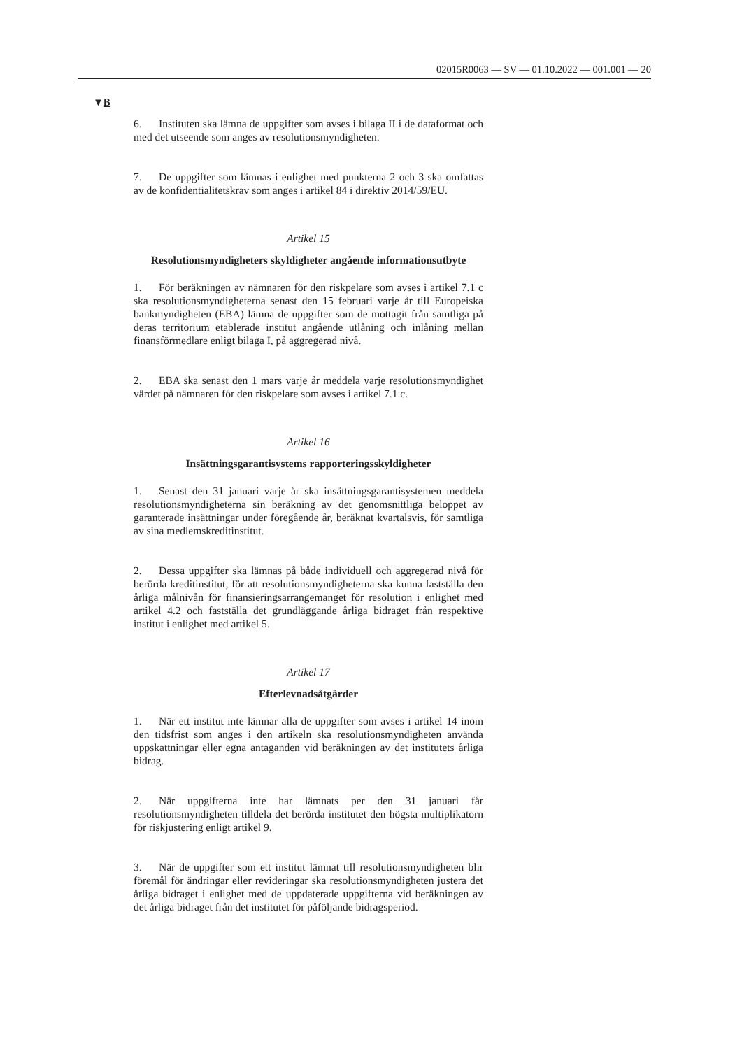02015R0063 — SV — 01.10.2022 — 001.001 — 20
▼B
6. Instituten ska lämna de uppgifter som avses i bilaga II i de dataformat och med det utseende som anges av resolutionsmyndigheten.
7. De uppgifter som lämnas i enlighet med punkterna 2 och 3 ska omfattas av de konfidentialitetskrav som anges i artikel 84 i direktiv 2014/59/EU.
Artikel 15
Resolutionsmyndigheters skyldigheter angående informationsutbyte
1. För beräkningen av nämnaren för den riskpelare som avses i artikel 7.1 c ska resolutionsmyndigheterna senast den 15 februari varje år till Europeiska bankmyndigheten (EBA) lämna de uppgifter som de mottagit från samtliga på deras territorium etablerade institut angående utlåning och inlåning mellan finansförmedlare enligt bilaga I, på aggregerad nivå.
2. EBA ska senast den 1 mars varje år meddela varje resolutionsmyndighet värdet på nämnaren för den riskpelare som avses i artikel 7.1 c.
Artikel 16
Insättningsgarantisystems rapporteringsskyldigheter
1. Senast den 31 januari varje år ska insättningsgarantisystemen meddela resolutionsmyndigheterna sin beräkning av det genomsnittliga beloppet av garanterade insättningar under föregående år, beräknat kvartalsvis, för samtliga av sina medlemskreditinstitut.
2. Dessa uppgifter ska lämnas på både individuell och aggregerad nivå för berörda kreditinstitut, för att resolutionsmyndigheterna ska kunna fastställa den årliga målnivån för finansieringsarrangemanget för resolution i enlighet med artikel 4.2 och fastställa det grundläggande årliga bidraget från respektive institut i enlighet med artikel 5.
Artikel 17
Efterlevnadsåtgärder
1. När ett institut inte lämnar alla de uppgifter som avses i artikel 14 inom den tidsfrist som anges i den artikeln ska resolutionsmyndigheten använda uppskattningar eller egna antaganden vid beräkningen av det institutets årliga bidrag.
2. När uppgifterna inte har lämnats per den 31 januari får resolutionsmyndigheten tilldela det berörda institutet den högsta multiplikatorn för riskjustering enligt artikel 9.
3. När de uppgifter som ett institut lämnat till resolutionsmyndigheten blir föremål för ändringar eller revideringar ska resolutionsmyndigheten justera det årliga bidraget i enlighet med de uppdaterade uppgifterna vid beräkningen av det årliga bidraget från det institutet för påföljande bidragsperiod.